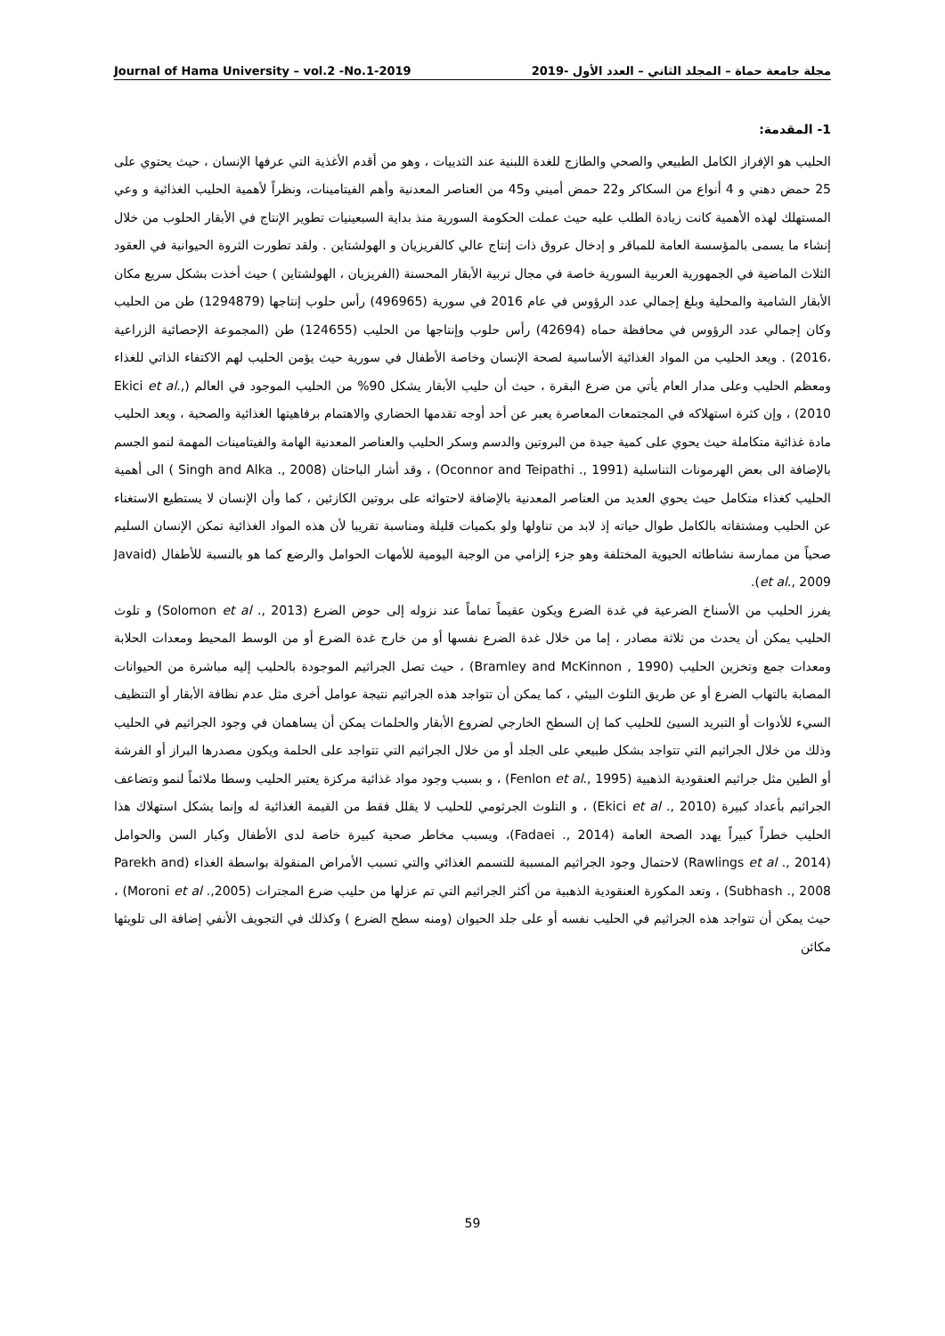Journal of Hama University – vol.2 -No.1-2019 مجلة جامعة حماة – المجلد الثاني – العدد الأول -2019
1- المقدمة:
الحليب هو الإفراز الكامل الطبيعي والصحي والطازج للغدة اللبنية عند الثدييات ، وهو من أقدم الأغذية التي عرفها الإنسان ، حيث يحتوي على 25 حمض دهني و 4 أنواع من السكاكر و22 حمض أميني و45 من العناصر المعدنية وأهم الفيتامينات، ونظراً لأهمية الحليب الغذائية و وعي المستهلك لهذه الأهمية كانت زيادة الطلب عليه حيث عملت الحكومة السورية منذ بداية السبعينيات تطوير الإنتاج في الأبقار الحلوب من خلال إنشاء ما يسمى بالمؤسسة العامة للمباقر و إدخال عروق ذات إنتاج عالي كالفريزيان و الهولشتاين . ولقد تطورت الثروة الحيوانية في العقود الثلاث الماضية في الجمهورية العربية السورية خاصة في مجال تربية الأبقار المحسنة (الفريزيان ، الهولشتاين ) حيث أخذت بشكل سريع مكان الأبقار الشامية والمحلية وبلغ إجمالي عدد الرؤوس في عام 2016 في سورية (496965) رأس حلوب إنتاجها (1294879) طن من الحليب وكان إجمالي عدد الرؤوس في محافظة حماه (42694) رأس حلوب وإنتاجها من الحليب (124655) طن (المجموعة الإحصائية الزراعية ،2016) . ويعد الحليب من المواد الغذائية الأساسية لصحة الإنسان وخاصة الأطفال في سورية حيث يؤمن الحليب لهم الاكتفاء الذاتي للغذاء ومعظم الحليب وعلى مدار العام يأتي من ضرع البقرة ، حيث أن حليب الأبقار يشكل 90% من الحليب الموجود في العالم (Ekici et al., 2010) ، وإن كثرة استهلاكه في المجتمعات المعاصرة يعبر عن أحد أوجه تقدمها الحضاري والاهتمام برفاهيتها الغذائية والصحية ، ويعد الحليب مادة غذائية متكاملة حيث يحوي على كمية جيدة من البروتين والدسم وسكر الحليب والعناصر المعدنية الهامة والفيتامينات المهمة لنمو الجسم بالإضافة الى بعض الهرمونات التناسلية (Oconnor and Teipathi ., 1991) ، وقد أشار الباحثان (Singh and Alka ., 2008 ) الى أهمية الحليب كغذاء متكامل حيث يحوي العديد من العناصر المعدنية بالإضافة لاحتوائه على بروتين الكازئين ، كما وأن الإنسان لا يستطيع الاستغناء عن الحليب ومشتقاته بالكامل طوال حياته إذ لابد من تناولها ولو بكميات قليلة ومناسبة تقريبا لأن هذه المواد الغذائية تمكن الإنسان السليم صحياً من ممارسة نشاطاته الحيوية المختلفة وهو جزء إلزامي من الوجبة اليومية للأمهات الحوامل والرضع كما هو بالنسبة للأطفال (Javaid et al., 2009).
يفرز الحليب من الأسناخ الضرعية في غدة الضرع ويكون عقيماً تماماً عند نزوله إلى حوض الضرع (Solomon et al ., 2013) و تلوث الحليب يمكن أن يحدث من ثلاثة مصادر ، إما من خلال غدة الضرع نفسها أو من خارج غدة الضرع أو من الوسط المحيط ومعدات الحلابة ومعدات جمع وتخزين الحليب (Bramley and McKinnon , 1990) ، حيث تصل الجراثيم الموجودة بالحليب إليه مباشرة من الحيوانات المصابة بالتهاب الضرع أو عن طريق التلوث البيئي ، كما يمكن أن تتواجد هذه الجراثيم نتيجة عوامل أخرى مثل عدم نظافة الأبقار أو التنظيف السيء للأدوات أو التبريد السيئ للحليب كما إن السطح الخارجي لضروع الأبقار والحلمات يمكن أن يساهمان في وجود الجراثيم في الحليب وذلك من خلال الجراثيم التي تتواجد بشكل طبيعي على الجلد أو من خلال الجراثيم التي تتواجد على الحلمة ويكون مصدرها البراز أو الفرشة أو الطين مثل جراثيم العنقودية الذهبية (Fenlon et al., 1995) ، و بسبب وجود مواد غذائية مركزة يعتبر الحليب وسطا ملائماً لنمو وتضاعف الجراثيم بأعداد كبيرة (Ekici et al ., 2010) ، و التلوث الجرثومي للحليب لا يقلل فقط من القيمة الغذائية له وإنما يشكل استهلاك هذا الحليب خطراً كبيراً يهدد الصحة العامة (Fadaei ., 2014)، ويسبب مخاطر صحية كبيرة خاصة لدى الأطفال وكبار السن والحوامل (Rawlings et al ., 2014) لاحتمال وجود الجراثيم المسببة للتسمم الغذائي والتي تسبب الأمراض المنقولة بواسطة الغذاء (Parekh and Subhash ., 2008) ، وتعد المكورة العنقودية الذهبية من أكثر الجراثيم التي تم عزلها من حليب ضرع المجترات (Moroni et al .,2005) ، حيث يمكن أن تتواجد هذه الجراثيم في الحليب نفسه أو على جلد الحيوان (ومنه سطح الضرع ) وكذلك في التجويف الأنفي إضافة الى تلويثها مكائن
59